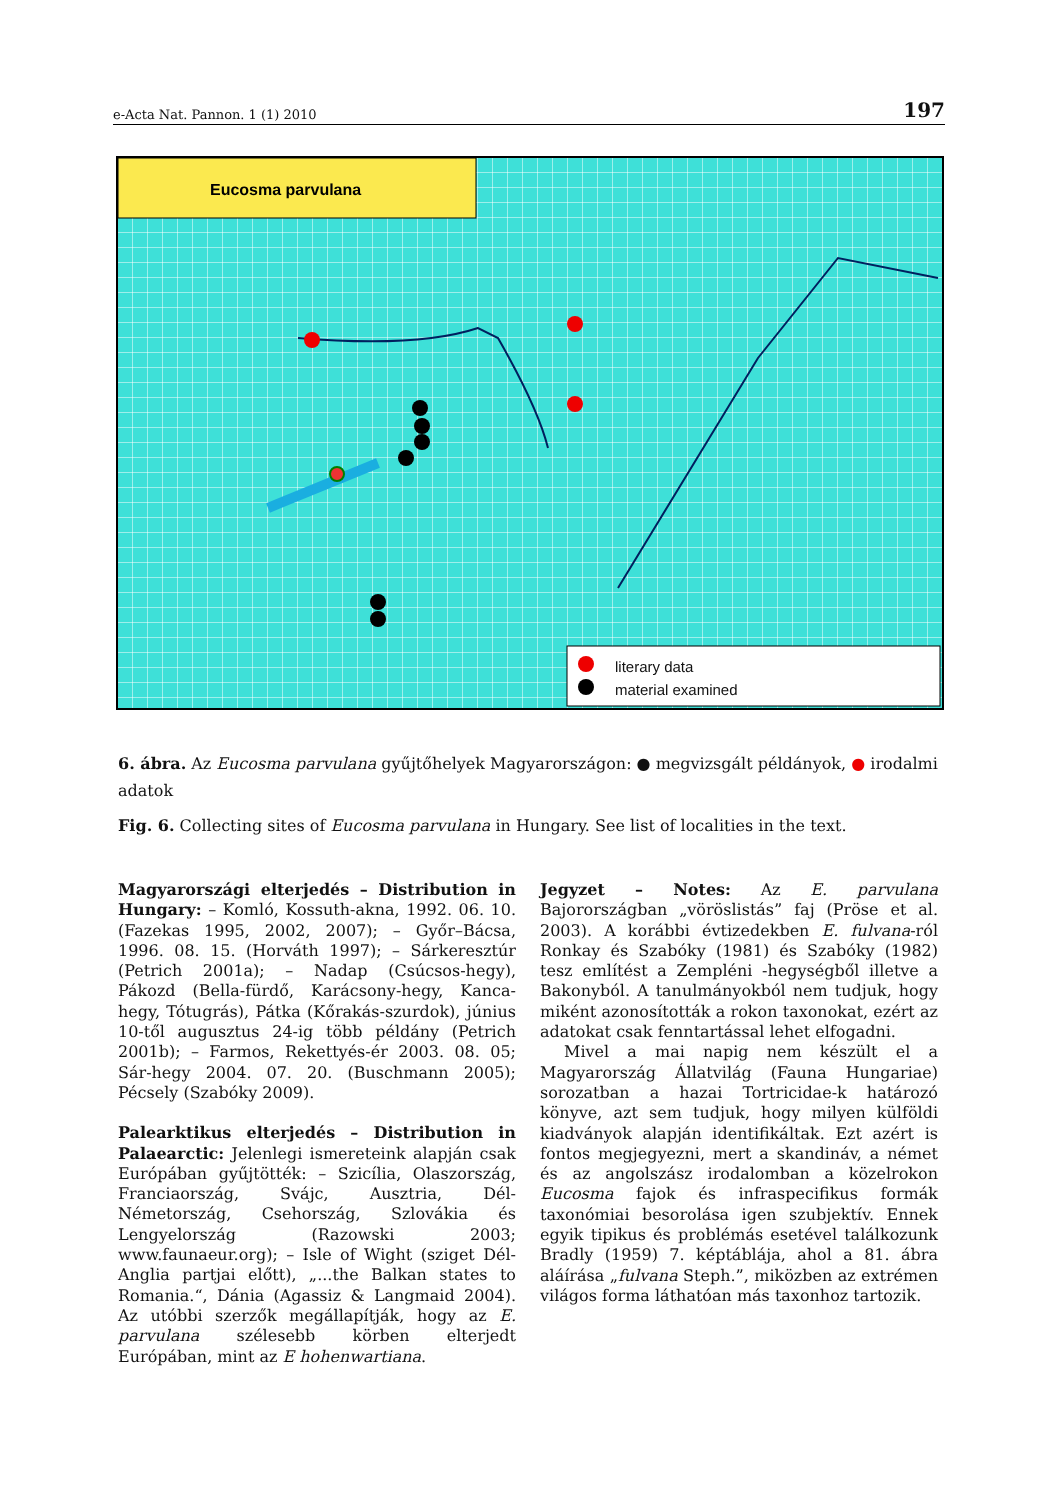e-Acta Nat. Pannon. 1 (1) 2010 197
Eucosma parvulana
literary data
material examined
6. ábra. Az Eucosma parvulana gyűjtőhelyek Magyarországon: ● megvizsgált példányok, ● irodalmi adatok
Fig. 6. Collecting sites of Eucosma parvulana in Hungary. See list of localities in the text.
Magyarországi elterjedés – Distribution in Hungary: – Komló, Kossuth-akna, 1992. 06. 10. (Fazekas 1995, 2002, 2007); – Győr–Bácsa, 1996. 08. 15. (Horváth 1997); – Sárkeresztúr (Petrich 2001a); – Nadap (Csúcsos-hegy), Pákozd (Bella-fürdő, Karácsony-hegy, Kanca-hegy, Tótugrás), Pátka (Kőrakás-szurdok), június 10-től augusztus 24-ig több példány (Petrich 2001b); – Farmos, Rekettyés-ér 2003. 08. 05; Sár-hegy 2004. 07. 20. (Buschmann 2005); Pécsely (Szabóky 2009).
Palearktikus elterjedés – Distribution in Palaearctic: Jelenlegi ismereteink alapján csak Európában gyűjtötték: – Szicília, Olaszország, Franciaország, Svájc, Ausztria, Dél-Németország, Csehország, Szlovákia és Lengyelország (Razowski 2003; www.faunaeur.org); – Isle of Wight (sziget Dél-Anglia partjai előtt), „...the Balkan states to Romania.“, Dánia (Agassiz & Langmaid 2004). Az utóbbi szerzők megállapítják, hogy az E. parvulana szélesebb körben elterjedt Európában, mint az E hohenwartiana.
Jegyzet – Notes: Az E. parvulana Bajorországban „vöröslistás” faj (Pröse et al. 2003). A korábbi évtizedekben E. fulvana-ról Ronkay és Szabóky (1981) és Szabóky (1982) tesz említést a Zempléni -hegységből illetve a Bakonyból. A tanulmányokból nem tudjuk, hogy miként azonosították a rokon taxonokat, ezért az adatokat csak fenntartással lehet elfogadni.
Mivel a mai napig nem készült el a Magyarország Állatvilág (Fauna Hungariae) sorozatban a hazai Tortricidae-k határozó könyve, azt sem tudjuk, hogy milyen külföldi kiadványok alapján identifikáltak. Ezt azért is fontos megjegyezni, mert a skandináv, a német és az angolszász irodalomban a közelrokon Eucosma fajok és infraspecifikus formák taxonómiai besorolása igen szubjektív. Ennek egyik tipikus és problémás esetével találkozunk Bradly (1959) 7. képtáblája, ahol a 81. ábra aláírása „fulvana Steph.”, miközben az extrémen világos forma láthatóan más taxonhoz tartozik.